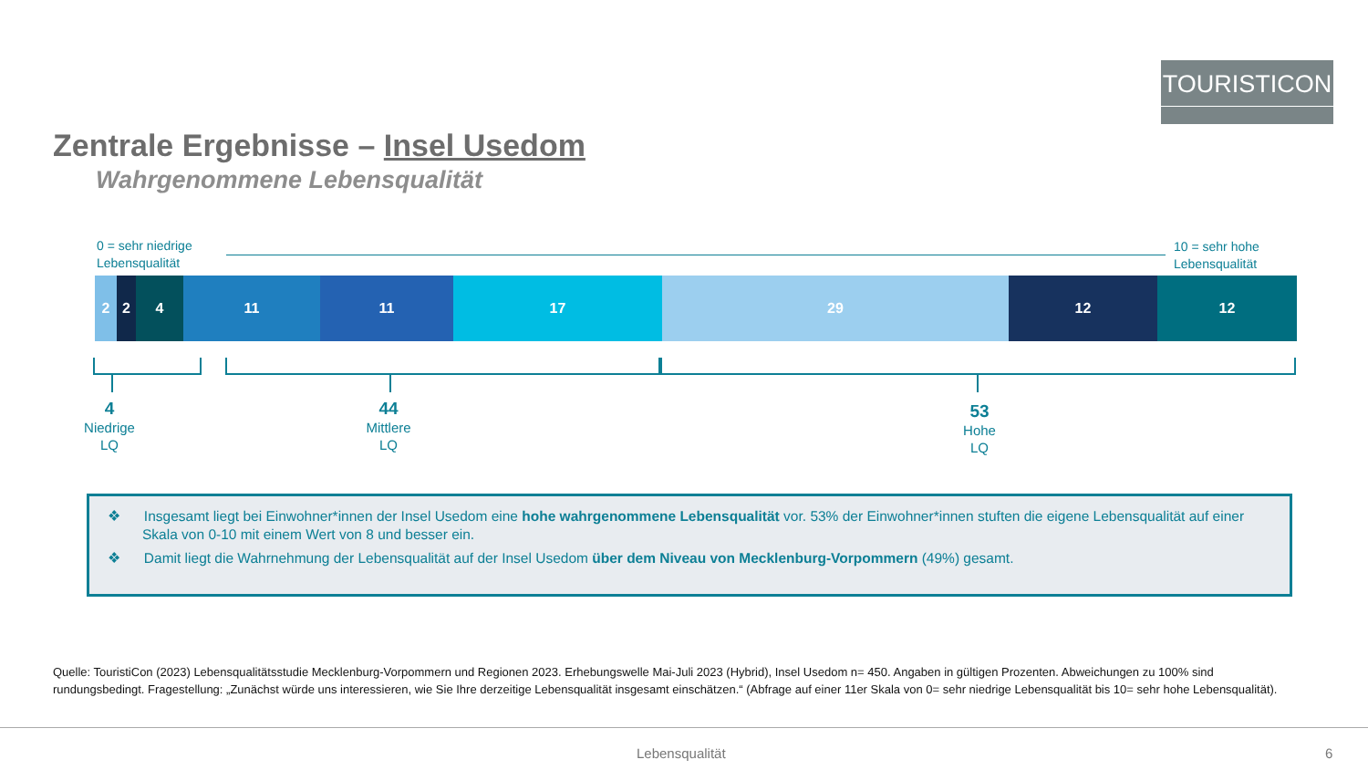TOURISTICON
Zentrale Ergebnisse – Insel Usedom
Wahrgenommene Lebensqualität
0 = sehr niedrige
Lebensqualität
10 = sehr hohe
Lebensqualität
2 2 4 11 11 17 29 12 12
4
Niedrige
LQ
44
Mittlere
LQ
53
Hohe
LQ
❖ Insgesamt liegt bei Einwohner*innen der Insel Usedom eine hohe wahrgenommene Lebensqualität vor. 53% der Einwohner*innen stuften die eigene Lebensqualität auf einer Skala von 0-10 mit einem Wert von 8 und besser ein.
❖ Damit liegt die Wahrnehmung der Lebensqualität auf der Insel Usedom über dem Niveau von Mecklenburg-Vorpommern (49%) gesamt.
Quelle: TouristiCon (2023) Lebensqualitätsstudie Mecklenburg-Vorpommern und Regionen 2023. Erhebungswelle Mai-Juli 2023 (Hybrid), Insel Usedom n= 450. Angaben in gültigen Prozenten. Abweichungen zu 100% sind rundungsbedingt. Fragestellung: „Zunächst würde uns interessieren, wie Sie Ihre derzeitige Lebensqualität insgesamt einschätzen.“ (Abfrage auf einer 11er Skala von 0= sehr niedrige Lebensqualität bis 10= sehr hohe Lebensqualität).
Lebensqualität 6